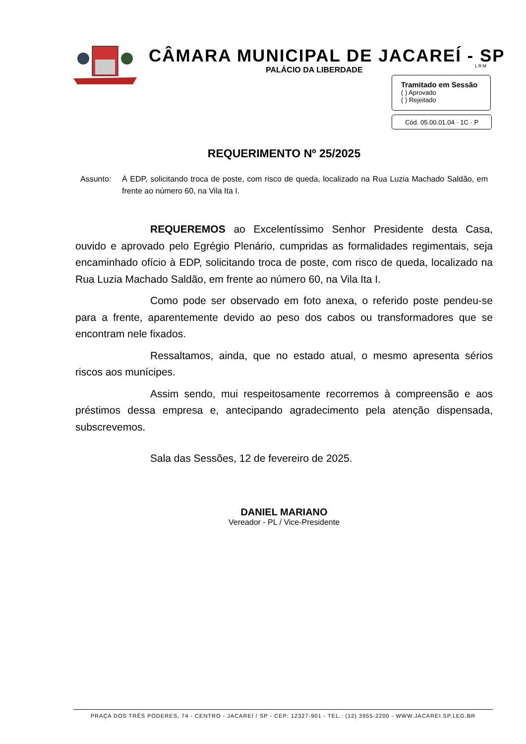CÂMARA MUNICIPAL DE JACAREÍ - SP
PALÁCIO DA LIBERDADE LRM
Tramitado em Sessão
( ) Aprovado
( ) Rejeitado
Cód. 05.00.01.04 · 1C · P
REQUERIMENTO Nº 25/2025
Assunto: À EDP, solicitando troca de poste, com risco de queda, localizado na Rua Luzia Machado Saldão, em frente ao número 60, na Vila Ita I.
REQUEREMOS ao Excelentíssimo Senhor Presidente desta Casa, ouvido e aprovado pelo Egrégio Plenário, cumpridas as formalidades regimentais, seja encaminhado ofício à EDP, solicitando troca de poste, com risco de queda, localizado na Rua Luzia Machado Saldão, em frente ao número 60, na Vila Ita I.
Como pode ser observado em foto anexa, o referido poste pendeu-se para a frente, aparentemente devido ao peso dos cabos ou transformadores que se encontram nele fixados.
Ressaltamos, ainda, que no estado atual, o mesmo apresenta sérios riscos aos munícipes.
Assim sendo, mui respeitosamente recorremos à compreensão e aos préstimos dessa empresa e, antecipando agradecimento pela atenção dispensada, subscrevemos.
Sala das Sessões, 12 de fevereiro de 2025.
DANIEL MARIANO
Vereador - PL / Vice-Presidente
PRAÇA DOS TRÊS PODERES, 74 - CENTRO - JACAREÍ / SP - CEP: 12327-901 - TEL.: (12) 3955-2200 - WWW.JACAREI.SP.LEG.BR